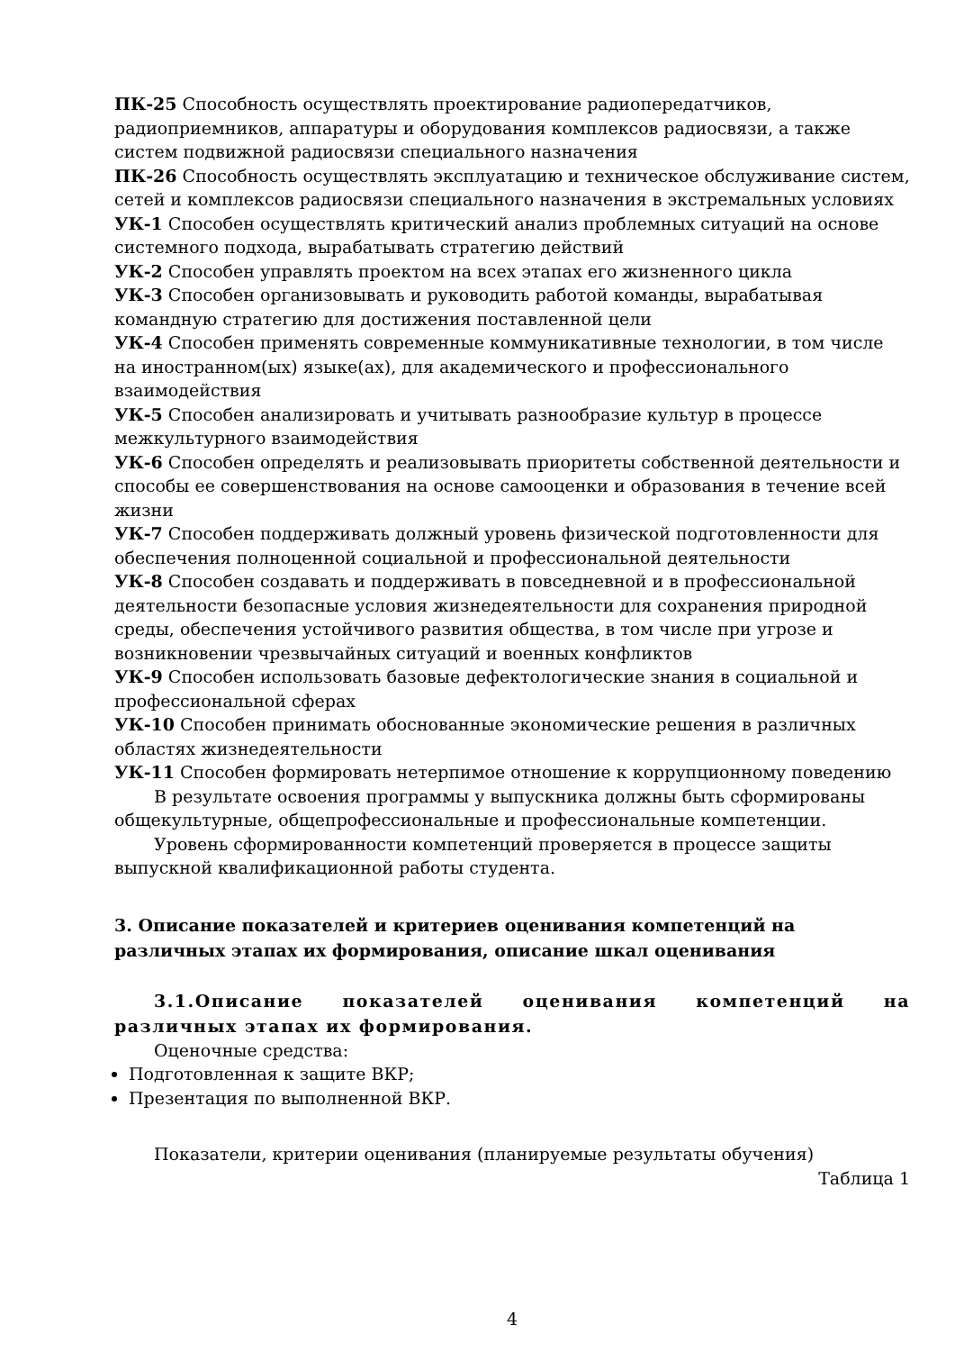ПК-25 Способность осуществлять проектирование радиопередатчиков, радиоприемников, аппаратуры и оборудования комплексов радиосвязи, а также систем подвижной радиосвязи специального назначения
ПК-26 Способность осуществлять эксплуатацию и техническое обслуживание систем, сетей и комплексов радиосвязи специального назначения в экстремальных условиях
УК-1 Способен осуществлять критический анализ проблемных ситуаций на основе системного подхода, вырабатывать стратегию действий
УК-2 Способен управлять проектом на всех этапах его жизненного цикла
УК-3 Способен организовывать и руководить работой команды, вырабатывая командную стратегию для достижения поставленной цели
УК-4 Способен применять современные коммуникативные технологии, в том числе на иностранном(ых) языке(ах), для академического и профессионального взаимодействия
УК-5 Способен анализировать и учитывать разнообразие культур в процессе межкультурного взаимодействия
УК-6 Способен определять и реализовывать приоритеты собственной деятельности и способы ее совершенствования на основе самооценки и образования в течение всей жизни
УК-7 Способен поддерживать должный уровень физической подготовленности для обеспечения полноценной социальной и профессиональной деятельности
УК-8 Способен создавать и поддерживать в повседневной и в профессиональной деятельности безопасные условия жизнедеятельности для сохранения природной среды, обеспечения устойчивого развития общества, в том числе при угрозе и возникновении чрезвычайных ситуаций и военных конфликтов
УК-9 Способен использовать базовые дефектологические знания в социальной и профессиональной сферах
УК-10 Способен принимать обоснованные экономические решения в различных областях жизнедеятельности
УК-11 Способен формировать нетерпимое отношение к коррупционному поведению
В результате освоения программы у выпускника должны быть сформированы общекультурные, общепрофессиональные и профессиональные компетенции.
Уровень сформированности компетенций проверяется в процессе защиты выпускной квалификационной работы студента.
3. Описание показателей и критериев оценивания компетенций на различных этапах их формирования, описание шкал оценивания
3.1.Описание показателей оценивания компетенций на различных этапах их формирования.
Оценочные средства:
Подготовленная к защите ВКР;
Презентация по выполненной ВКР.
Показатели, критерии оценивания (планируемые результаты обучения)
Таблица 1
4